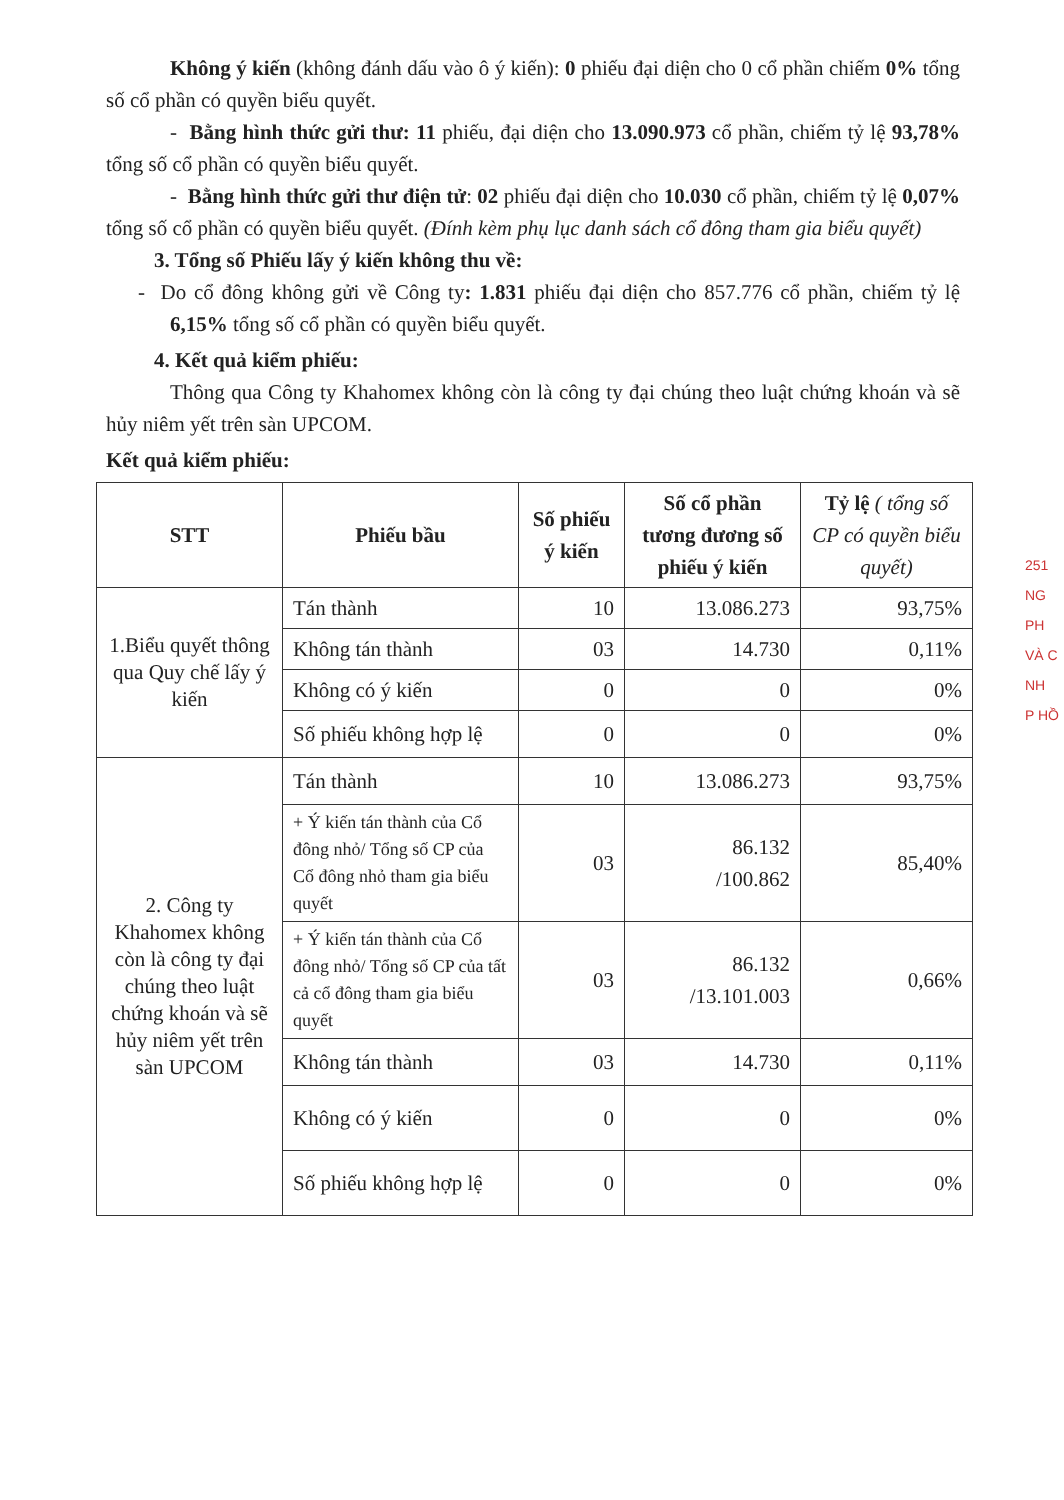Không ý kiến (không đánh dấu vào ô ý kiến): 0 phiếu đại diện cho 0 cổ phần chiếm 0% tổng số cổ phần có quyền biểu quyết.
- Bằng hình thức gửi thư: 11 phiếu, đại diện cho 13.090.973 cổ phần, chiếm tỷ lệ 93,78% tổng số cổ phần có quyền biểu quyết.
- Bằng hình thức gửi thư điện tử: 02 phiếu đại diện cho 10.030 cổ phần, chiếm tỷ lệ 0,07% tổng số cổ phần có quyền biểu quyết. (Đính kèm phụ lục danh sách cổ đông tham gia biểu quyết)
3. Tổng số Phiếu lấy ý kiến không thu về:
- Do cổ đông không gửi về Công ty: 1.831 phiếu đại diện cho 857.776 cổ phần, chiếm tỷ lệ 6,15% tổng số cổ phần có quyền biểu quyết.
4. Kết quả kiểm phiếu:
Thông qua Công ty Khahomex không còn là công ty đại chúng theo luật chứng khoán và sẽ hủy niêm yết trên sàn UPCOM.
Kết quả kiểm phiếu:
| STT | Phiếu bầu | Số phiếu ý kiến | Số cổ phần tương đương số phiếu ý kiến | Tỷ lệ ( tổng số CP có quyền biểu quyết) |
| --- | --- | --- | --- | --- |
| 1.Biểu quyết thông qua Quy chế lấy ý kiến | Tán thành | 10 | 13.086.273 | 93,75% |
| | Không tán thành | 03 | 14.730 | 0,11% |
| | Không có ý kiến | 0 | 0 | 0% |
| | Số phiếu không hợp lệ | 0 | 0 | 0% |
| 2. Công ty Khahomex không còn là công ty đại chúng theo luật chứng khoán và sẽ hủy niêm yết trên sàn UPCOM | Tán thành | 10 | 13.086.273 | 93,75% |
| | + Ý kiến tán thành của Cổ đông nhỏ/ Tổng số CP của Cổ đông nhỏ tham gia biểu quyết | 03 | 86.132 /100.862 | 85,40% |
| | + Ý kiến tán thành của Cổ đông nhỏ/ Tổng số CP của tất cả cổ đông tham gia biểu quyết | 03 | 86.132 /13.101.003 | 0,66% |
| | Không tán thành | 03 | 14.730 | 0,11% |
| | Không có ý kiến | 0 | 0 | 0% |
| | Số phiếu không hợp lệ | 0 | 0 | 0% |
251
NG
PH
VÀ C
NH
P HỒ